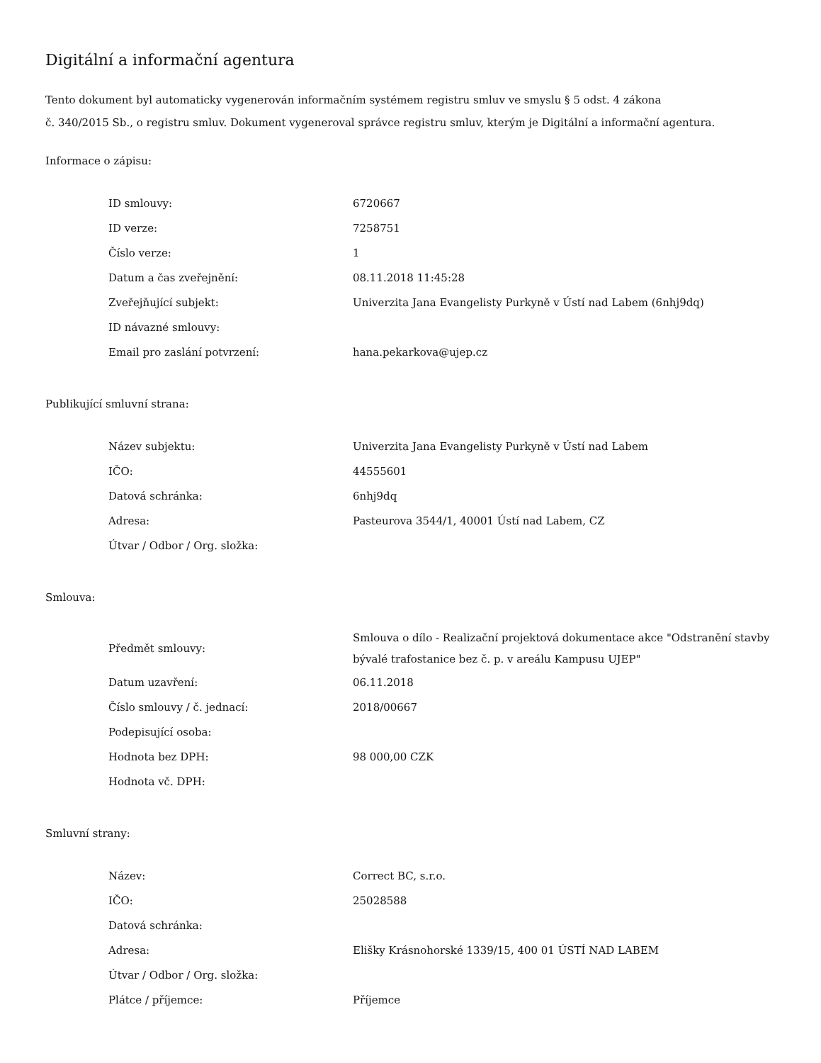Digitální a informační agentura
Tento dokument byl automaticky vygenerován informačním systémem registru smluv ve smyslu § 5 odst. 4 zákona
č. 340/2015 Sb., o registru smluv. Dokument vygeneroval správce registru smluv, kterým je Digitální a informační agentura.
Informace o zápisu:
| ID smlouvy: | 6720667 |
| ID verze: | 7258751 |
| Číslo verze: | 1 |
| Datum a čas zveřejnění: | 08.11.2018 11:45:28 |
| Zveřejňující subjekt: | Univerzita Jana Evangelisty Purkyně v Ústí nad Labem (6nhj9dq) |
| ID návazné smlouvy: | |
| Email pro zaslání potvrzení: | hana.pekarkova@ujep.cz |
Publikující smluvní strana:
| Název subjektu: | Univerzita Jana Evangelisty Purkyně v Ústí nad Labem |
| IČO: | 44555601 |
| Datová schránka: | 6nhj9dq |
| Adresa: | Pasteurova 3544/1, 40001 Ústí nad Labem, CZ |
| Útvar / Odbor / Org. složka: | |
Smlouva:
| Předmět smlouvy: | Smlouva o dílo - Realizační projektová dokumentace akce "Odstranění stavby bývalé trafostanice bez č. p. v areálu Kampusu UJEP" |
| Datum uzavření: | 06.11.2018 |
| Číslo smlouvy / č. jednací: | 2018/00667 |
| Podepisující osoba: | |
| Hodnota bez DPH: | 98 000,00 CZK |
| Hodnota vč. DPH: | |
Smluvní strany:
| Název: | Correct BC, s.r.o. |
| IČO: | 25028588 |
| Datová schránka: | |
| Adresa: | Elišky Krásnohorské 1339/15, 400 01 ÚSTÍ NAD LABEM |
| Útvar / Odbor / Org. složka: | |
| Plátce / příjemce: | Příjemce |